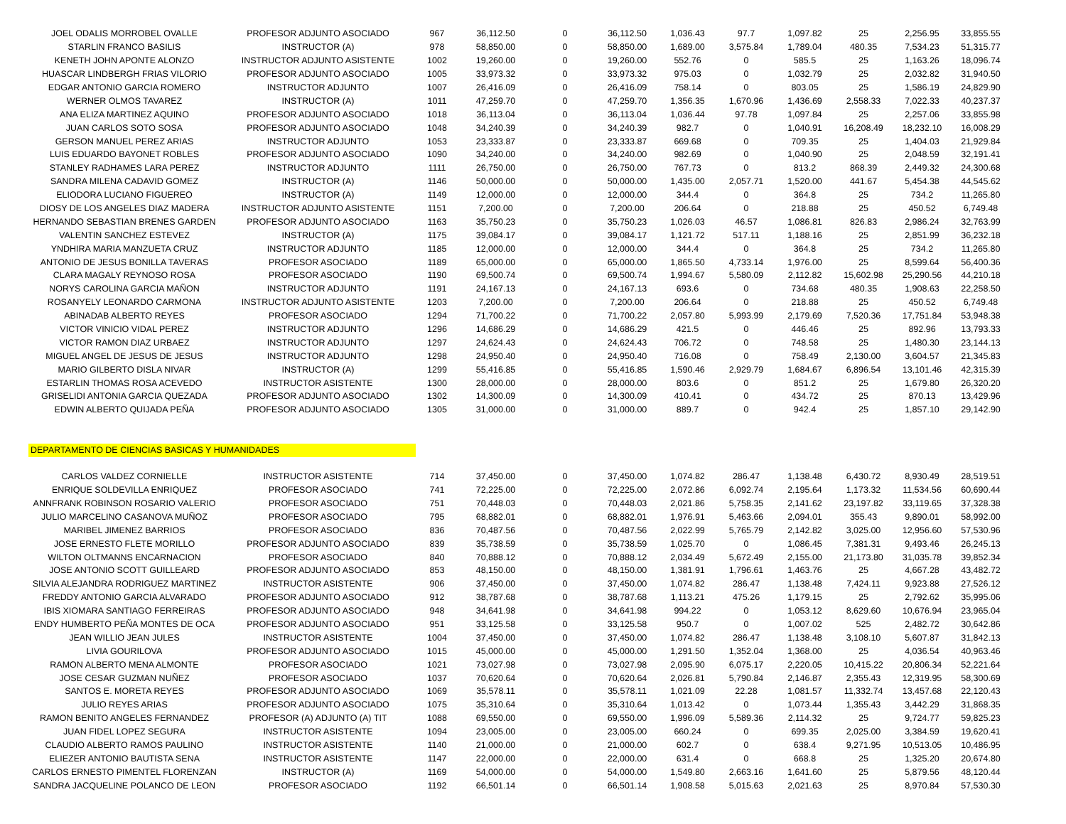| JOEL ODALIS MORROBEL OVALLE | PROFESOR ADJUNTO ASOCIADO | 967 | 36,112.50 | 0 | 36,112.50 | 1,036.43 | 97.7 | 1,097.82 | 25 | 2,256.95 | 33,855.55 |
| STARLIN FRANCO BASILIS | INSTRUCTOR (A) | 978 | 58,850.00 | 0 | 58,850.00 | 1,689.00 | 3,575.84 | 1,789.04 | 480.35 | 7,534.23 | 51,315.77 |
| KENETH JOHN APONTE ALONZO | INSTRUCTOR ADJUNTO ASISTENTE | 1002 | 19,260.00 | 0 | 19,260.00 | 552.76 | 0 | 585.5 | 25 | 1,163.26 | 18,096.74 |
| HUASCAR LINDBERGH FRIAS VILORIO | PROFESOR ADJUNTO ASOCIADO | 1005 | 33,973.32 | 0 | 33,973.32 | 975.03 | 0 | 1,032.79 | 25 | 2,032.82 | 31,940.50 |
| EDGAR ANTONIO GARCIA ROMERO | INSTRUCTOR ADJUNTO | 1007 | 26,416.09 | 0 | 26,416.09 | 758.14 | 0 | 803.05 | 25 | 1,586.19 | 24,829.90 |
| WERNER OLMOS TAVAREZ | INSTRUCTOR (A) | 1011 | 47,259.70 | 0 | 47,259.70 | 1,356.35 | 1,670.96 | 1,436.69 | 2,558.33 | 7,022.33 | 40,237.37 |
| ANA ELIZA MARTINEZ AQUINO | PROFESOR ADJUNTO ASOCIADO | 1018 | 36,113.04 | 0 | 36,113.04 | 1,036.44 | 97.78 | 1,097.84 | 25 | 2,257.06 | 33,855.98 |
| JUAN CARLOS SOTO SOSA | PROFESOR ADJUNTO ASOCIADO | 1048 | 34,240.39 | 0 | 34,240.39 | 982.7 | 0 | 1,040.91 | 16,208.49 | 18,232.10 | 16,008.29 |
| GERSON MANUEL PEREZ ARIAS | INSTRUCTOR ADJUNTO | 1053 | 23,333.87 | 0 | 23,333.87 | 669.68 | 0 | 709.35 | 25 | 1,404.03 | 21,929.84 |
| LUIS EDUARDO BAYONET ROBLES | PROFESOR ADJUNTO ASOCIADO | 1090 | 34,240.00 | 0 | 34,240.00 | 982.69 | 0 | 1,040.90 | 25 | 2,048.59 | 32,191.41 |
| STANLEY RADHAMES LARA PEREZ | INSTRUCTOR ADJUNTO | 1111 | 26,750.00 | 0 | 26,750.00 | 767.73 | 0 | 813.2 | 868.39 | 2,449.32 | 24,300.68 |
| SANDRA MILENA CADAVID GOMEZ | INSTRUCTOR (A) | 1146 | 50,000.00 | 0 | 50,000.00 | 1,435.00 | 2,057.71 | 1,520.00 | 441.67 | 5,454.38 | 44,545.62 |
| ELIODORA LUCIANO FIGUEREO | INSTRUCTOR (A) | 1149 | 12,000.00 | 0 | 12,000.00 | 344.4 | 0 | 364.8 | 25 | 734.2 | 11,265.80 |
| DIOSY DE LOS ANGELES DIAZ MADERA | INSTRUCTOR ADJUNTO ASISTENTE | 1151 | 7,200.00 | 0 | 7,200.00 | 206.64 | 0 | 218.88 | 25 | 450.52 | 6,749.48 |
| HERNANDO SEBASTIAN BRENES GARDEN | PROFESOR ADJUNTO ASOCIADO | 1163 | 35,750.23 | 0 | 35,750.23 | 1,026.03 | 46.57 | 1,086.81 | 826.83 | 2,986.24 | 32,763.99 |
| VALENTIN SANCHEZ ESTEVEZ | INSTRUCTOR (A) | 1175 | 39,084.17 | 0 | 39,084.17 | 1,121.72 | 517.11 | 1,188.16 | 25 | 2,851.99 | 36,232.18 |
| YNDHIRA MARIA MANZUETA CRUZ | INSTRUCTOR ADJUNTO | 1185 | 12,000.00 | 0 | 12,000.00 | 344.4 | 0 | 364.8 | 25 | 734.2 | 11,265.80 |
| ANTONIO DE JESUS BONILLA TAVERAS | PROFESOR ASOCIADO | 1189 | 65,000.00 | 0 | 65,000.00 | 1,865.50 | 4,733.14 | 1,976.00 | 25 | 8,599.64 | 56,400.36 |
| CLARA MAGALY REYNOSO ROSA | PROFESOR ASOCIADO | 1190 | 69,500.74 | 0 | 69,500.74 | 1,994.67 | 5,580.09 | 2,112.82 | 15,602.98 | 25,290.56 | 44,210.18 |
| NORYS CAROLINA GARCIA MAÑON | INSTRUCTOR ADJUNTO | 1191 | 24,167.13 | 0 | 24,167.13 | 693.6 | 0 | 734.68 | 480.35 | 1,908.63 | 22,258.50 |
| ROSANYELY LEONARDO CARMONA | INSTRUCTOR ADJUNTO ASISTENTE | 1203 | 7,200.00 | 0 | 7,200.00 | 206.64 | 0 | 218.88 | 25 | 450.52 | 6,749.48 |
| ABINADAB ALBERTO REYES | PROFESOR ASOCIADO | 1294 | 71,700.22 | 0 | 71,700.22 | 2,057.80 | 5,993.99 | 2,179.69 | 7,520.36 | 17,751.84 | 53,948.38 |
| VICTOR VINICIO VIDAL PEREZ | INSTRUCTOR ADJUNTO | 1296 | 14,686.29 | 0 | 14,686.29 | 421.5 | 0 | 446.46 | 25 | 892.96 | 13,793.33 |
| VICTOR RAMON DIAZ URBAEZ | INSTRUCTOR ADJUNTO | 1297 | 24,624.43 | 0 | 24,624.43 | 706.72 | 0 | 748.58 | 25 | 1,480.30 | 23,144.13 |
| MIGUEL ANGEL DE JESUS DE JESUS | INSTRUCTOR ADJUNTO | 1298 | 24,950.40 | 0 | 24,950.40 | 716.08 | 0 | 758.49 | 2,130.00 | 3,604.57 | 21,345.83 |
| MARIO GILBERTO DISLA NIVAR | INSTRUCTOR (A) | 1299 | 55,416.85 | 0 | 55,416.85 | 1,590.46 | 2,929.79 | 1,684.67 | 6,896.54 | 13,101.46 | 42,315.39 |
| ESTARLIN THOMAS ROSA ACEVEDO | INSTRUCTOR ASISTENTE | 1300 | 28,000.00 | 0 | 28,000.00 | 803.6 | 0 | 851.2 | 25 | 1,679.80 | 26,320.20 |
| GRISELIDI ANTONIA GARCIA QUEZADA | PROFESOR ADJUNTO ASOCIADO | 1302 | 14,300.09 | 0 | 14,300.09 | 410.41 | 0 | 434.72 | 25 | 870.13 | 13,429.96 |
| EDWIN ALBERTO QUIJADA PEÑA | PROFESOR ADJUNTO ASOCIADO | 1305 | 31,000.00 | 0 | 31,000.00 | 889.7 | 0 | 942.4 | 25 | 1,857.10 | 29,142.90 |
| DEPARTAMENTO DE CIENCIAS BASICAS Y HUMANIDADES | | | | | | | | | | | |
| CARLOS VALDEZ CORNIELLE | INSTRUCTOR ASISTENTE | 714 | 37,450.00 | 0 | 37,450.00 | 1,074.82 | 286.47 | 1,138.48 | 6,430.72 | 8,930.49 | 28,519.51 |
| ENRIQUE SOLDEVILLA ENRIQUEZ | PROFESOR ASOCIADO | 741 | 72,225.00 | 0 | 72,225.00 | 2,072.86 | 6,092.74 | 2,195.64 | 1,173.32 | 11,534.56 | 60,690.44 |
| ANNFRANK ROBINSON ROSARIO VALERIO | PROFESOR ASOCIADO | 751 | 70,448.03 | 0 | 70,448.03 | 2,021.86 | 5,758.35 | 2,141.62 | 23,197.82 | 33,119.65 | 37,328.38 |
| JULIO MARCELINO CASANOVA MUÑOZ | PROFESOR ASOCIADO | 795 | 68,882.01 | 0 | 68,882.01 | 1,976.91 | 5,463.66 | 2,094.01 | 355.43 | 9,890.01 | 58,992.00 |
| MARIBEL JIMENEZ BARRIOS | PROFESOR ASOCIADO | 836 | 70,487.56 | 0 | 70,487.56 | 2,022.99 | 5,765.79 | 2,142.82 | 3,025.00 | 12,956.60 | 57,530.96 |
| JOSE ERNESTO FLETE MORILLO | PROFESOR ADJUNTO ASOCIADO | 839 | 35,738.59 | 0 | 35,738.59 | 1,025.70 | 0 | 1,086.45 | 7,381.31 | 9,493.46 | 26,245.13 |
| WILTON OLTMANNS ENCARNACION | PROFESOR ASOCIADO | 840 | 70,888.12 | 0 | 70,888.12 | 2,034.49 | 5,672.49 | 2,155.00 | 21,173.80 | 31,035.78 | 39,852.34 |
| JOSE ANTONIO SCOTT GUILLEARD | PROFESOR ADJUNTO ASOCIADO | 853 | 48,150.00 | 0 | 48,150.00 | 1,381.91 | 1,796.61 | 1,463.76 | 25 | 4,667.28 | 43,482.72 |
| SILVIA ALEJANDRA RODRIGUEZ MARTINEZ | INSTRUCTOR ASISTENTE | 906 | 37,450.00 | 0 | 37,450.00 | 1,074.82 | 286.47 | 1,138.48 | 7,424.11 | 9,923.88 | 27,526.12 |
| FREDDY ANTONIO GARCIA ALVARADO | PROFESOR ADJUNTO ASOCIADO | 912 | 38,787.68 | 0 | 38,787.68 | 1,113.21 | 475.26 | 1,179.15 | 25 | 2,792.62 | 35,995.06 |
| IBIS XIOMARA SANTIAGO FERREIRAS | PROFESOR ADJUNTO ASOCIADO | 948 | 34,641.98 | 0 | 34,641.98 | 994.22 | 0 | 1,053.12 | 8,629.60 | 10,676.94 | 23,965.04 |
| ENDY HUMBERTO PEÑA MONTES DE OCA | PROFESOR ADJUNTO ASOCIADO | 951 | 33,125.58 | 0 | 33,125.58 | 950.7 | 0 | 1,007.02 | 525 | 2,482.72 | 30,642.86 |
| JEAN WILLIO JEAN JULES | INSTRUCTOR ASISTENTE | 1004 | 37,450.00 | 0 | 37,450.00 | 1,074.82 | 286.47 | 1,138.48 | 3,108.10 | 5,607.87 | 31,842.13 |
| LIVIA GOURILOVA | PROFESOR ADJUNTO ASOCIADO | 1015 | 45,000.00 | 0 | 45,000.00 | 1,291.50 | 1,352.04 | 1,368.00 | 25 | 4,036.54 | 40,963.46 |
| RAMON ALBERTO MENA ALMONTE | PROFESOR ASOCIADO | 1021 | 73,027.98 | 0 | 73,027.98 | 2,095.90 | 6,075.17 | 2,220.05 | 10,415.22 | 20,806.34 | 52,221.64 |
| JOSE CESAR GUZMAN NUÑEZ | PROFESOR ASOCIADO | 1037 | 70,620.64 | 0 | 70,620.64 | 2,026.81 | 5,790.84 | 2,146.87 | 2,355.43 | 12,319.95 | 58,300.69 |
| SANTOS E. MORETA REYES | PROFESOR ADJUNTO ASOCIADO | 1069 | 35,578.11 | 0 | 35,578.11 | 1,021.09 | 22.28 | 1,081.57 | 11,332.74 | 13,457.68 | 22,120.43 |
| JULIO REYES ARIAS | PROFESOR ADJUNTO ASOCIADO | 1075 | 35,310.64 | 0 | 35,310.64 | 1,013.42 | 0 | 1,073.44 | 1,355.43 | 3,442.29 | 31,868.35 |
| RAMON BENITO ANGELES FERNANDEZ | PROFESOR (A) ADJUNTO (A) TIT | 1088 | 69,550.00 | 0 | 69,550.00 | 1,996.09 | 5,589.36 | 2,114.32 | 25 | 9,724.77 | 59,825.23 |
| JUAN FIDEL LOPEZ SEGURA | INSTRUCTOR ASISTENTE | 1094 | 23,005.00 | 0 | 23,005.00 | 660.24 | 0 | 699.35 | 2,025.00 | 3,384.59 | 19,620.41 |
| CLAUDIO ALBERTO RAMOS PAULINO | INSTRUCTOR ASISTENTE | 1140 | 21,000.00 | 0 | 21,000.00 | 602.7 | 0 | 638.4 | 9,271.95 | 10,513.05 | 10,486.95 |
| ELIEZER ANTONIO BAUTISTA SENA | INSTRUCTOR ASISTENTE | 1147 | 22,000.00 | 0 | 22,000.00 | 631.4 | 0 | 668.8 | 25 | 1,325.20 | 20,674.80 |
| CARLOS ERNESTO PIMENTEL FLORENZAN | INSTRUCTOR (A) | 1169 | 54,000.00 | 0 | 54,000.00 | 1,549.80 | 2,663.16 | 1,641.60 | 25 | 5,879.56 | 48,120.44 |
| SANDRA JACQUELINE POLANCO DE LEON | PROFESOR ASOCIADO | 1192 | 66,501.14 | 0 | 66,501.14 | 1,908.58 | 5,015.63 | 2,021.63 | 25 | 8,970.84 | 57,530.30 |